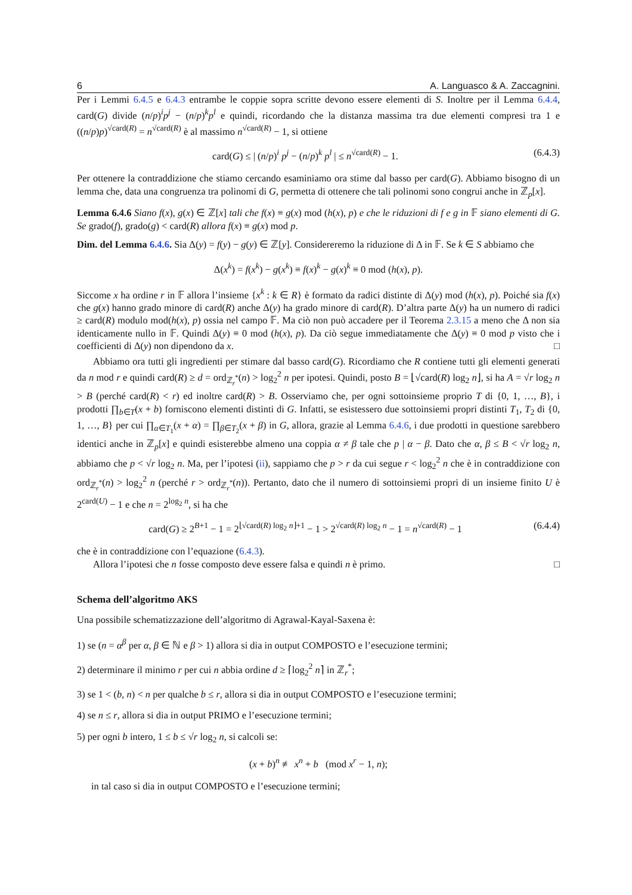6 A. Languasco & A. Zaccagnini.
Per i Lemmi 6.4.5 e 6.4.3 entrambe le coppie sopra scritte devono essere elementi di S. Inoltre per il Lemma 6.4.4, card(G) divide (n/p)<sup>i</sup>p<sup>j</sup> − (n/p)<sup>k</sup>p<sup>l</sup> e quindi, ricordando che la distanza massima tra due elementi compresi tra 1 e ((n/p)p)<sup>√card(R)</sup> = n<sup>√card(R)</sup> è al massimo n<sup>√card(R)</sup> − 1, si ottiene
card(G) ≤ | (n/p)<sup>i</sup> p<sup>j</sup> − (n/p)<sup>k</sup> p<sup>l</sup> | ≤ n<sup>√card(R)</sup> − 1. (6.4.3)
Per ottenere la contraddizione che stiamo cercando esaminiamo ora stime dal basso per card(G). Abbiamo bisogno di un lemma che, data una congruenza tra polinomi di G, permetta di ottenere che tali polinomi sono congrui anche in ℤ<sub>p</sub>[x].
Lemma 6.4.6 Siano f(x), g(x) ∈ ℤ[x] tali che f(x) ≡ g(x) mod (h(x), p) e che le riduzioni di f e g in 𝔽 siano elementi di G. Se grado(f), grado(g) < card(R) allora f(x) ≡ g(x) mod p.
Dim. del Lemma 6.4.6. Sia Δ(y) = f(y) − g(y) ∈ ℤ[y]. Considereremo la riduzione di Δ in 𝔽. Se k ∈ S abbiamo che
Δ(x<sup>k</sup>) = f(x<sup>k</sup>) − g(x<sup>k</sup>) ≡ f(x)<sup>k</sup> − g(x)<sup>k</sup> ≡ 0 mod (h(x), p).
Siccome x ha ordine r in 𝔽 allora l’insieme {x<sup>k</sup> : k ∈ R} è formato da radici distinte di Δ(y) mod (h(x), p). Poiché sia f(x) che g(x) hanno grado minore di card(R) anche Δ(y) ha grado minore di card(R). D’altra parte Δ(y) ha un numero di radici ≥ card(R) modulo mod(h(x), p) ossia nel campo 𝔽. Ma ciò non può accadere per il Teorema 2.3.15 a meno che Δ non sia identicamente nullo in 𝔽. Quindi Δ(y) ≡ 0 mod (h(x), p). Da ciò segue immediatamente che Δ(y) ≡ 0 mod p visto che i coefficienti di Δ(y) non dipendono da x. □
Abbiamo ora tutti gli ingredienti per stimare dal basso card(G). Ricordiamo che R contiene tutti gli elementi generati da n mod r e quindi card(R) ≥ d = ord<sub>ℤ<sub>r</sub><sup>*</sup></sub>(n) > log<sub>2</sub><sup>2</sup> n per ipotesi. Quindi, posto B = ⌊√card(R) log<sub>2</sub> n⌋, si ha A = √r log<sub>2</sub> n > B (perché card(R) < r) ed inoltre card(R) > B. Osserviamo che, per ogni sottoinsieme proprio T di {0, 1, …, B}, i prodotti ∏<sub>b∈T</sub>(x + b) forniscono elementi distinti di G. Infatti, se esistessero due sottoinsiemi propri distinti T<sub>1</sub>, T<sub>2</sub> di {0, 1, …, B} per cui ∏<sub>α∈T<sub>1</sub></sub>(x + α) = ∏<sub>β∈T<sub>2</sub></sub>(x + β) in G, allora, grazie al Lemma 6.4.6, i due prodotti in questione sarebbero identici anche in ℤ<sub>p</sub>[x] e quindi esisterebbe almeno una coppia α ≠ β tale che p | α − β. Dato che α, β ≤ B < √r log<sub>2</sub> n, abbiamo che p < √r log<sub>2</sub> n. Ma, per l’ipotesi (ii), sappiamo che p > r da cui segue r < log<sub>2</sub><sup>2</sup> n che è in contraddizione con ord<sub>ℤ<sub>r</sub><sup>*</sup></sub>(n) > log<sub>2</sub><sup>2</sup> n (perché r > ord<sub>ℤ<sub>r</sub><sup>*</sup></sub>(n)). Pertanto, dato che il numero di sottoinsiemi propri di un insieme finito U è 2<sup>card(U)</sup> − 1 e che n = 2<sup>log<sub>2</sub> n</sup>, si ha che
card(G) ≥ 2<sup>B+1</sup> − 1 = 2<sup>⌊√card(R) log<sub>2</sub> n⌋+1</sup> − 1 > 2<sup>√card(R) log<sub>2</sub> n</sup> − 1 = n<sup>√card(R)</sup> − 1 (6.4.4)
che è in contraddizione con l’equazione (6.4.3).
Allora l’ipotesi che n fosse composto deve essere falsa e quindi n è primo. □
Schema dell’algoritmo AKS
Una possibile schematizzazione dell’algoritmo di Agrawal-Kayal-Saxena è:
1) se (n = α<sup>β</sup> per α, β ∈ ℕ e β > 1) allora si dia in output COMPOSTO e l’esecuzione termini;
2) determinare il minimo r per cui n abbia ordine d ≥ ⌈log<sub>2</sub><sup>2</sup> n⌉ in ℤ<sub>r</sub><sup>*</sup>;
3) se 1 < (b, n) < n per qualche b ≤ r, allora si dia in output COMPOSTO e l’esecuzione termini;
4) se n ≤ r, allora si dia in output PRIMO e l’esecuzione termini;
5) per ogni b intero, 1 ≤ b ≤ √r log<sub>2</sub> n, si calcoli se:
(x + b)<sup>n</sup> ≢ x<sup>n</sup> + b (mod x<sup>r</sup> − 1, n);
in tal caso si dia in output COMPOSTO e l’esecuzione termini;